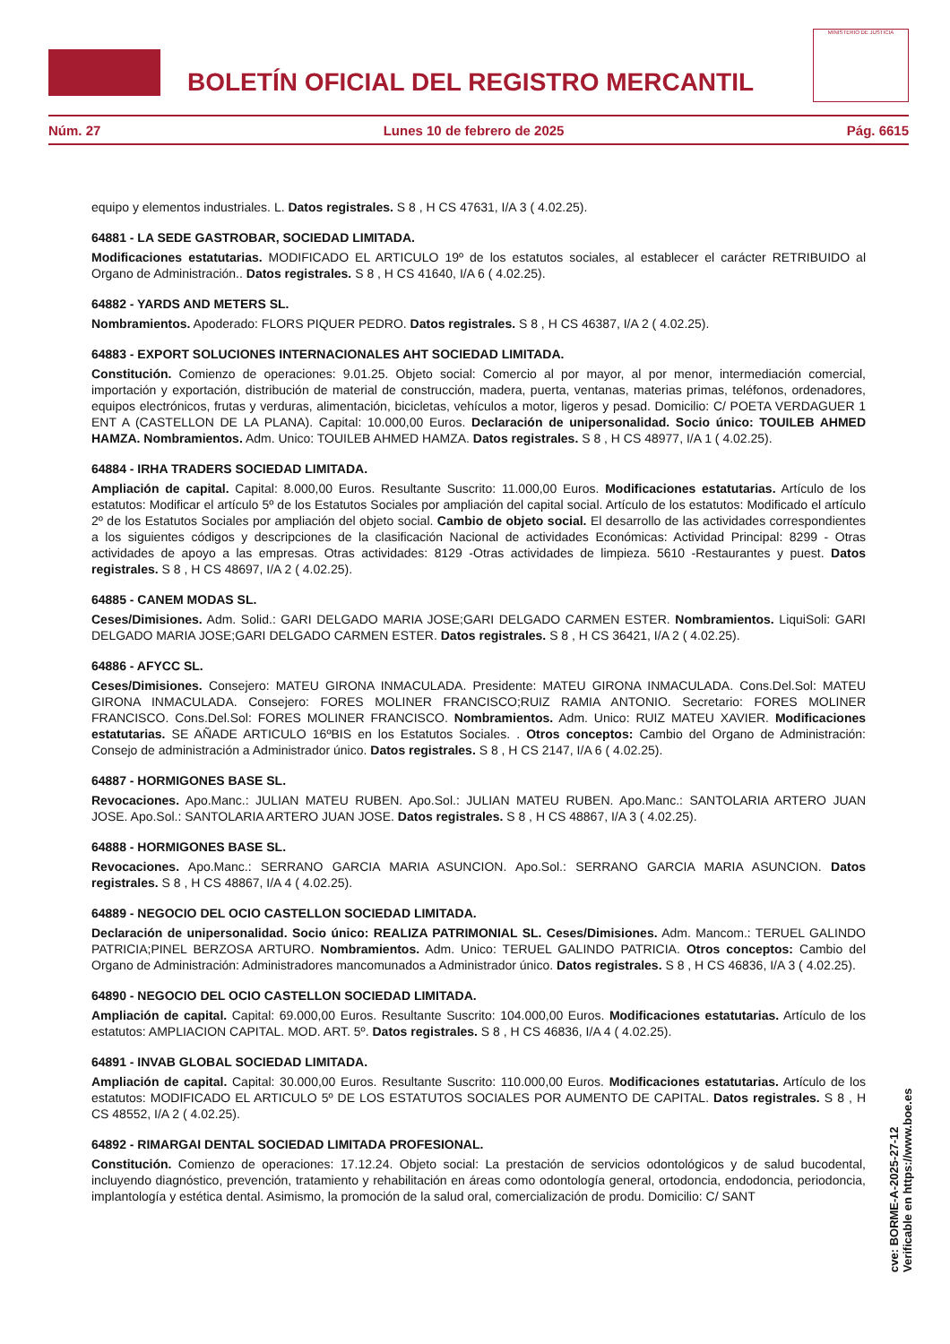BOLETÍN OFICIAL DEL REGISTRO MERCANTIL
MINISTERIO DE JUSTICIA
Núm. 27 Lunes 10 de febrero de 2025 Pág. 6615
equipo y elementos industriales. L. Datos registrales. S 8 , H CS 47631, I/A 3 ( 4.02.25).
64881 - LA SEDE GASTROBAR, SOCIEDAD LIMITADA.
Modificaciones estatutarias. MODIFICADO EL ARTICULO 19º de los estatutos sociales, al establecer el carácter RETRIBUIDO al Organo de Administración.. Datos registrales. S 8 , H CS 41640, I/A 6 ( 4.02.25).
64882 - YARDS AND METERS SL.
Nombramientos. Apoderado: FLORS PIQUER PEDRO. Datos registrales. S 8 , H CS 46387, I/A 2 ( 4.02.25).
64883 - EXPORT SOLUCIONES INTERNACIONALES AHT SOCIEDAD LIMITADA.
Constitución. Comienzo de operaciones: 9.01.25. Objeto social: Comercio al por mayor, al por menor, intermediación comercial, importación y exportación, distribución de material de construcción, madera, puerta, ventanas, materias primas, teléfonos, ordenadores, equipos electrónicos, frutas y verduras, alimentación, bicicletas, vehículos a motor, ligeros y pesad. Domicilio: C/ POETA VERDAGUER 1 ENT A (CASTELLON DE LA PLANA). Capital: 10.000,00 Euros. Declaración de unipersonalidad. Socio único: TOUILEB AHMED HAMZA. Nombramientos. Adm. Unico: TOUILEB AHMED HAMZA. Datos registrales. S 8 , H CS 48977, I/A 1 ( 4.02.25).
64884 - IRHA TRADERS SOCIEDAD LIMITADA.
Ampliación de capital. Capital: 8.000,00 Euros. Resultante Suscrito: 11.000,00 Euros. Modificaciones estatutarias. Artículo de los estatutos: Modificar el artículo 5º de los Estatutos Sociales por ampliación del capital social. Artículo de los estatutos: Modificado el artículo 2º de los Estatutos Sociales por ampliación del objeto social. Cambio de objeto social. El desarrollo de las actividades correspondientes a los siguientes códigos y descripciones de la clasificación Nacional de actividades Económicas: Actividad Principal: 8299 - Otras actividades de apoyo a las empresas. Otras actividades: 8129 -Otras actividades de limpieza. 5610 -Restaurantes y puest. Datos registrales. S 8 , H CS 48697, I/A 2 ( 4.02.25).
64885 - CANEM MODAS SL.
Ceses/Dimisiones. Adm. Solid.: GARI DELGADO MARIA JOSE;GARI DELGADO CARMEN ESTER. Nombramientos. LiquiSoli: GARI DELGADO MARIA JOSE;GARI DELGADO CARMEN ESTER. Datos registrales. S 8 , H CS 36421, I/A 2 ( 4.02.25).
64886 - AFYCC SL.
Ceses/Dimisiones. Consejero: MATEU GIRONA INMACULADA. Presidente: MATEU GIRONA INMACULADA. Cons.Del.Sol: MATEU GIRONA INMACULADA. Consejero: FORES MOLINER FRANCISCO;RUIZ RAMIA ANTONIO. Secretario: FORES MOLINER FRANCISCO. Cons.Del.Sol: FORES MOLINER FRANCISCO. Nombramientos. Adm. Unico: RUIZ MATEU XAVIER. Modificaciones estatutarias. SE AÑADE ARTICULO 16ºBIS en los Estatutos Sociales. . Otros conceptos: Cambio del Organo de Administración: Consejo de administración a Administrador único. Datos registrales. S 8 , H CS 2147, I/A 6 ( 4.02.25).
64887 - HORMIGONES BASE SL.
Revocaciones. Apo.Manc.: JULIAN MATEU RUBEN. Apo.Sol.: JULIAN MATEU RUBEN. Apo.Manc.: SANTOLARIA ARTERO JUAN JOSE. Apo.Sol.: SANTOLARIA ARTERO JUAN JOSE. Datos registrales. S 8 , H CS 48867, I/A 3 ( 4.02.25).
64888 - HORMIGONES BASE SL.
Revocaciones. Apo.Manc.: SERRANO GARCIA MARIA ASUNCION. Apo.Sol.: SERRANO GARCIA MARIA ASUNCION. Datos registrales. S 8 , H CS 48867, I/A 4 ( 4.02.25).
64889 - NEGOCIO DEL OCIO CASTELLON SOCIEDAD LIMITADA.
Declaración de unipersonalidad. Socio único: REALIZA PATRIMONIAL SL. Ceses/Dimisiones. Adm. Mancom.: TERUEL GALINDO PATRICIA;PINEL BERZOSA ARTURO. Nombramientos. Adm. Unico: TERUEL GALINDO PATRICIA. Otros conceptos: Cambio del Organo de Administración: Administradores mancomunados a Administrador único. Datos registrales. S 8 , H CS 46836, I/A 3 ( 4.02.25).
64890 - NEGOCIO DEL OCIO CASTELLON SOCIEDAD LIMITADA.
Ampliación de capital. Capital: 69.000,00 Euros. Resultante Suscrito: 104.000,00 Euros. Modificaciones estatutarias. Artículo de los estatutos: AMPLIACION CAPITAL. MOD. ART. 5º. Datos registrales. S 8 , H CS 46836, I/A 4 ( 4.02.25).
64891 - INVAB GLOBAL SOCIEDAD LIMITADA.
Ampliación de capital. Capital: 30.000,00 Euros. Resultante Suscrito: 110.000,00 Euros. Modificaciones estatutarias. Artículo de los estatutos: MODIFICADO EL ARTICULO 5º DE LOS ESTATUTOS SOCIALES POR AUMENTO DE CAPITAL. Datos registrales. S 8 , H CS 48552, I/A 2 ( 4.02.25).
64892 - RIMARGAI DENTAL SOCIEDAD LIMITADA PROFESIONAL.
Constitución. Comienzo de operaciones: 17.12.24. Objeto social: La prestación de servicios odontológicos y de salud bucodental, incluyendo diagnóstico, prevención, tratamiento y rehabilitación en áreas como odontología general, ortodoncia, endodoncia, periodoncia, implantología y estética dental. Asimismo, la promoción de la salud oral, comercialización de produ. Domicilio: C/ SANT
cve: BORME-A-2025-27-12
Verificable en https://www.boe.es